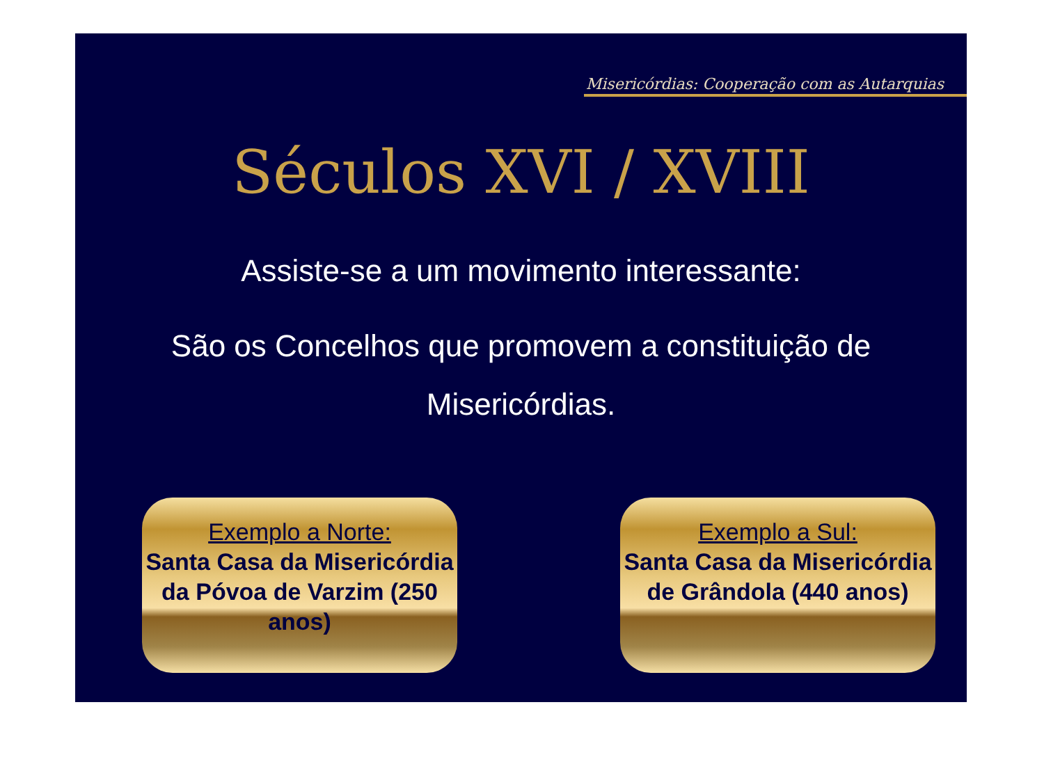Misericórdias: Cooperação com as Autarquias
Séculos XVI / XVIII
Assiste-se a um movimento interessante:
São os Concelhos que promovem a constituição de Misericórdias.
Exemplo a Norte:
Santa Casa da Misericórdia da Póvoa de Varzim (250 anos)
Exemplo a Sul:
Santa Casa da Misericórdia de Grândola (440 anos)